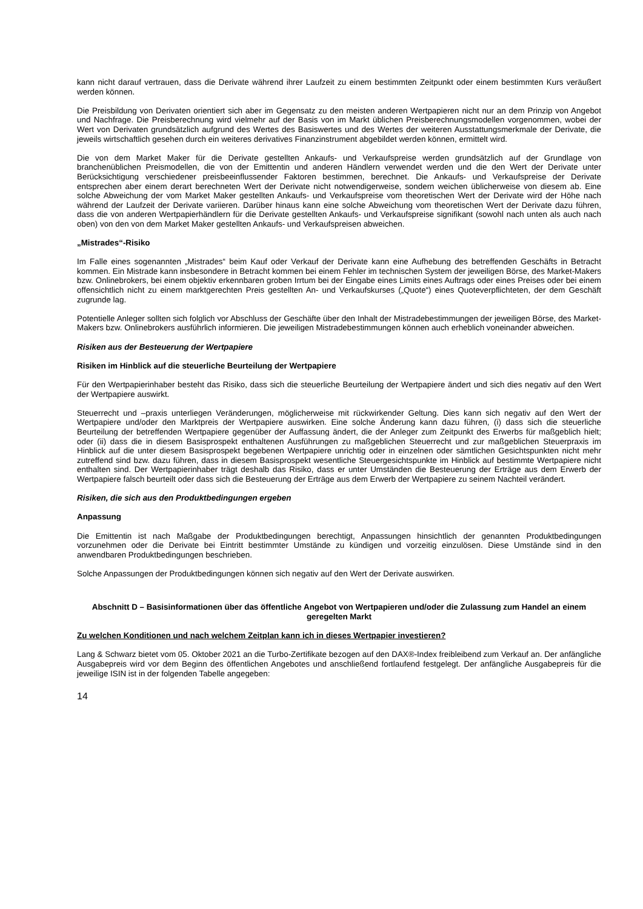kann nicht darauf vertrauen, dass die Derivate während ihrer Laufzeit zu einem bestimmten Zeitpunkt oder einem bestimmten Kurs veräußert werden können.
Die Preisbildung von Derivaten orientiert sich aber im Gegensatz zu den meisten anderen Wertpapieren nicht nur an dem Prinzip von Angebot und Nachfrage. Die Preisberechnung wird vielmehr auf der Basis von im Markt üblichen Preisberechnungsmodellen vorgenommen, wobei der Wert von Derivaten grundsätzlich aufgrund des Wertes des Basiswertes und des Wertes der weiteren Ausstattungsmerkmale der Derivate, die jeweils wirtschaftlich gesehen durch ein weiteres derivatives Finanzinstrument abgebildet werden können, ermittelt wird.
Die von dem Market Maker für die Derivate gestellten Ankaufs- und Verkaufspreise werden grundsätzlich auf der Grundlage von branchenüblichen Preismodellen, die von der Emittentin und anderen Händlern verwendet werden und die den Wert der Derivate unter Berücksichtigung verschiedener preisbeeinflussender Faktoren bestimmen, berechnet. Die Ankaufs- und Verkaufspreise der Derivate entsprechen aber einem derart berechneten Wert der Derivate nicht notwendigerweise, sondern weichen üblicherweise von diesem ab. Eine solche Abweichung der vom Market Maker gestellten Ankaufs- und Verkaufspreise vom theoretischen Wert der Derivate wird der Höhe nach während der Laufzeit der Derivate variieren. Darüber hinaus kann eine solche Abweichung vom theoretischen Wert der Derivate dazu führen, dass die von anderen Wertpapierhändlern für die Derivate gestellten Ankaufs- und Verkaufspreise signifikant (sowohl nach unten als auch nach oben) von den von dem Market Maker gestellten Ankaufs- und Verkaufspreisen abweichen.
„Mistrades“-Risiko
Im Falle eines sogenannten „Mistrades“ beim Kauf oder Verkauf der Derivate kann eine Aufhebung des betreffenden Geschäfts in Betracht kommen. Ein Mistrade kann insbesondere in Betracht kommen bei einem Fehler im technischen System der jeweiligen Börse, des Market-Makers bzw. Onlinebrokers, bei einem objektiv erkennbaren groben Irrtum bei der Eingabe eines Limits eines Auftrags oder eines Preises oder bei einem offensichtlich nicht zu einem marktgerechten Preis gestellten An- und Verkaufskurses („Quote“) eines Quoteverpflichteten, der dem Geschäft zugrunde lag.
Potentielle Anleger sollten sich folglich vor Abschluss der Geschäfte über den Inhalt der Mistradebestimmungen der jeweiligen Börse, des Market-Makers bzw. Onlinebrokers ausführlich informieren. Die jeweiligen Mistradebestimmungen können auch erheblich voneinander abweichen.
Risiken aus der Besteuerung der Wertpapiere
Risiken im Hinblick auf die steuerliche Beurteilung der Wertpapiere
Für den Wertpapierinhaber besteht das Risiko, dass sich die steuerliche Beurteilung der Wertpapiere ändert und sich dies negativ auf den Wert der Wertpapiere auswirkt.
Steuerrecht und –praxis unterliegen Veränderungen, möglicherweise mit rückwirkender Geltung. Dies kann sich negativ auf den Wert der Wertpapiere und/oder den Marktpreis der Wertpapiere auswirken. Eine solche Änderung kann dazu führen, (i) dass sich die steuerliche Beurteilung der betreffenden Wertpapiere gegenüber der Auffassung ändert, die der Anleger zum Zeitpunkt des Erwerbs für maßgeblich hielt; oder (ii) dass die in diesem Basisprospekt enthaltenen Ausführungen zu maßgeblichen Steuerrecht und zur maßgeblichen Steuerpraxis im Hinblick auf die unter diesem Basisprospekt begebenen Wertpapiere unrichtig oder in einzelnen oder sämtlichen Gesichtspunkten nicht mehr zutreffend sind bzw. dazu führen, dass in diesem Basisprospekt wesentliche Steuergesichtspunkte im Hinblick auf bestimmte Wertpapiere nicht enthalten sind. Der Wertpapierinhaber trägt deshalb das Risiko, dass er unter Umständen die Besteuerung der Erträge aus dem Erwerb der Wertpapiere falsch beurteilt oder dass sich die Besteuerung der Erträge aus dem Erwerb der Wertpapiere zu seinem Nachteil verändert.
Risiken, die sich aus den Produktbedingungen ergeben
Anpassung
Die Emittentin ist nach Maßgabe der Produktbedingungen berechtigt, Anpassungen hinsichtlich der genannten Produktbedingungen vorzunehmen oder die Derivate bei Eintritt bestimmter Umstände zu kündigen und vorzeitig einzulösen. Diese Umstände sind in den anwendbaren Produktbedingungen beschrieben.
Solche Anpassungen der Produktbedingungen können sich negativ auf den Wert der Derivate auswirken.
Abschnitt D – Basisinformationen über das öffentliche Angebot von Wertpapieren und/oder die Zulassung zum Handel an einem geregelten Markt
Zu welchen Konditionen und nach welchem Zeitplan kann ich in dieses Wertpapier investieren?
Lang & Schwarz bietet vom 05. Oktober 2021 an die Turbo-Zertifikate bezogen auf den DAX®-Index freibleibend zum Verkauf an. Der anfängliche Ausgabepreis wird vor dem Beginn des öffentlichen Angebotes und anschließend fortlaufend festgelegt. Der anfängliche Ausgabepreis für die jeweilige ISIN ist in der folgenden Tabelle angegeben:
14